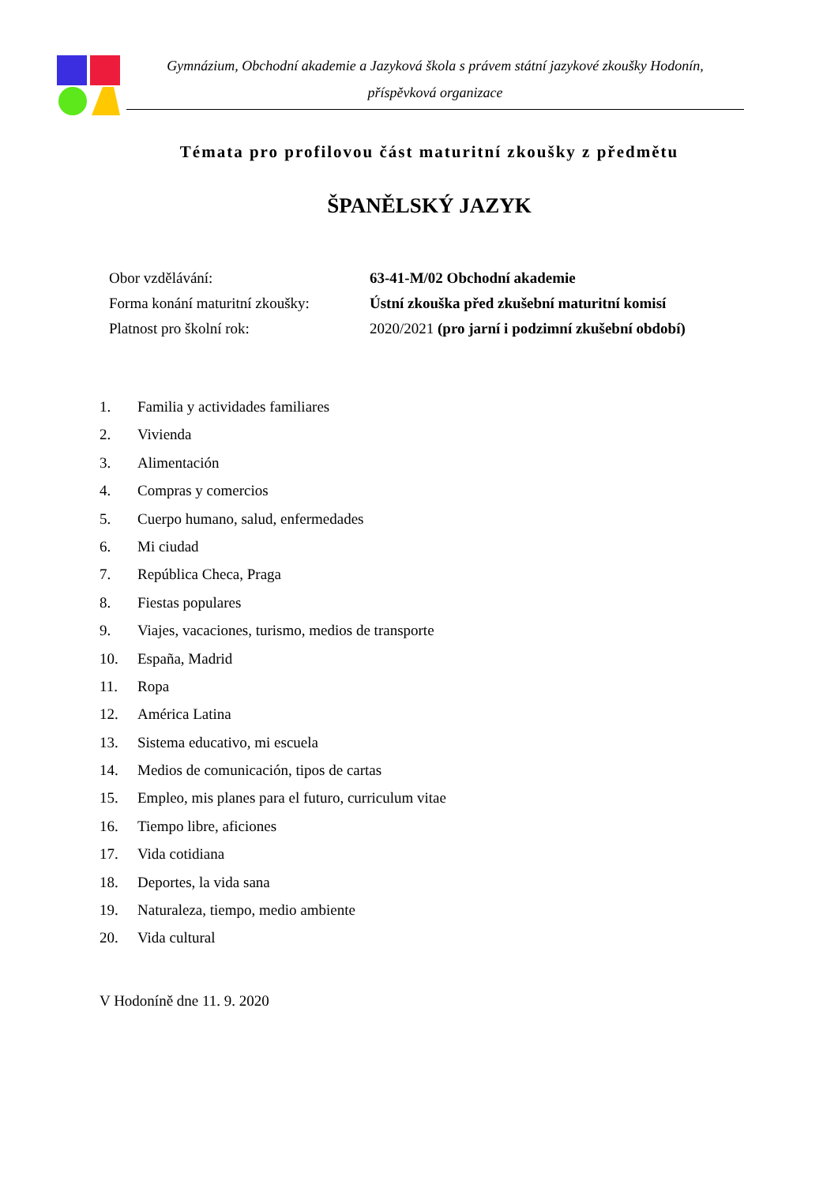Gymnázium, Obchodní akademie a Jazyková škola s právem státní jazykové zkoušky Hodonín,
příspěvková organizace
Témata pro profilovou část maturitní zkoušky z předmětu
ŠPANĚLSKÝ JAZYK
Obor vzdělávání: 63-41-M/02 Obchodní akademie
Forma konání maturitní zkoušky: Ústní zkouška před zkušební maturitní komisí
Platnost pro školní rok: 2020/2021 (pro jarní i podzimní zkušební období)
1. Familia y actividades familiares
2. Vivienda
3. Alimentación
4. Compras y comercios
5. Cuerpo humano, salud, enfermedades
6. Mi ciudad
7. República Checa, Praga
8. Fiestas populares
9. Viajes, vacaciones, turismo, medios de transporte
10. España, Madrid
11. Ropa
12. América Latina
13. Sistema educativo, mi escuela
14. Medios de comunicación, tipos de cartas
15. Empleo, mis planes para el futuro, curriculum vitae
16. Tiempo libre, aficiones
17. Vida cotidiana
18. Deportes, la vida sana
19. Naturaleza, tiempo, medio ambiente
20. Vida cultural
V Hodoníně dne 11. 9. 2020